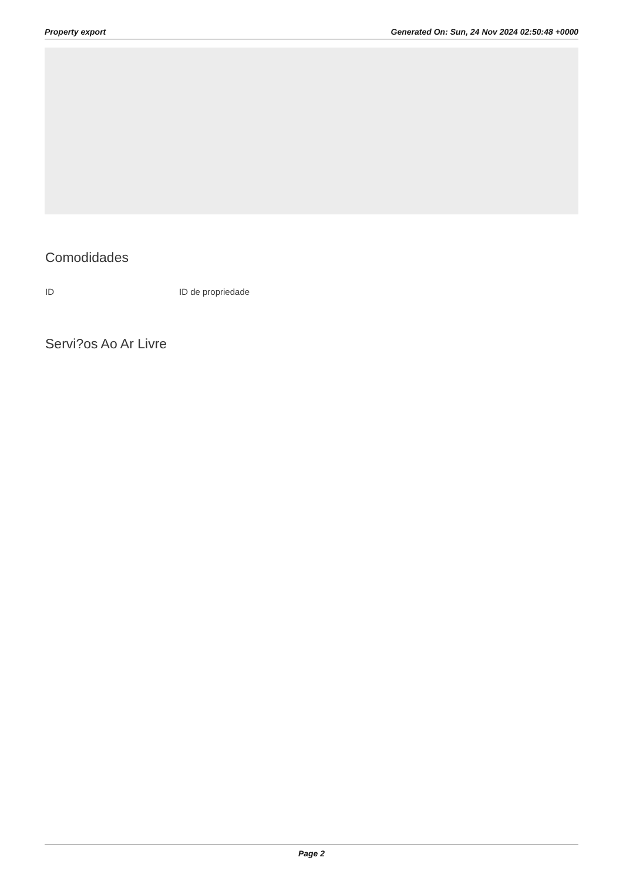Property export Generated On: Sun, 24 Nov 2024 02:50:48 +0000
Comodidades
ID ID de propriedade
Servi?os Ao Ar Livre
Page 2